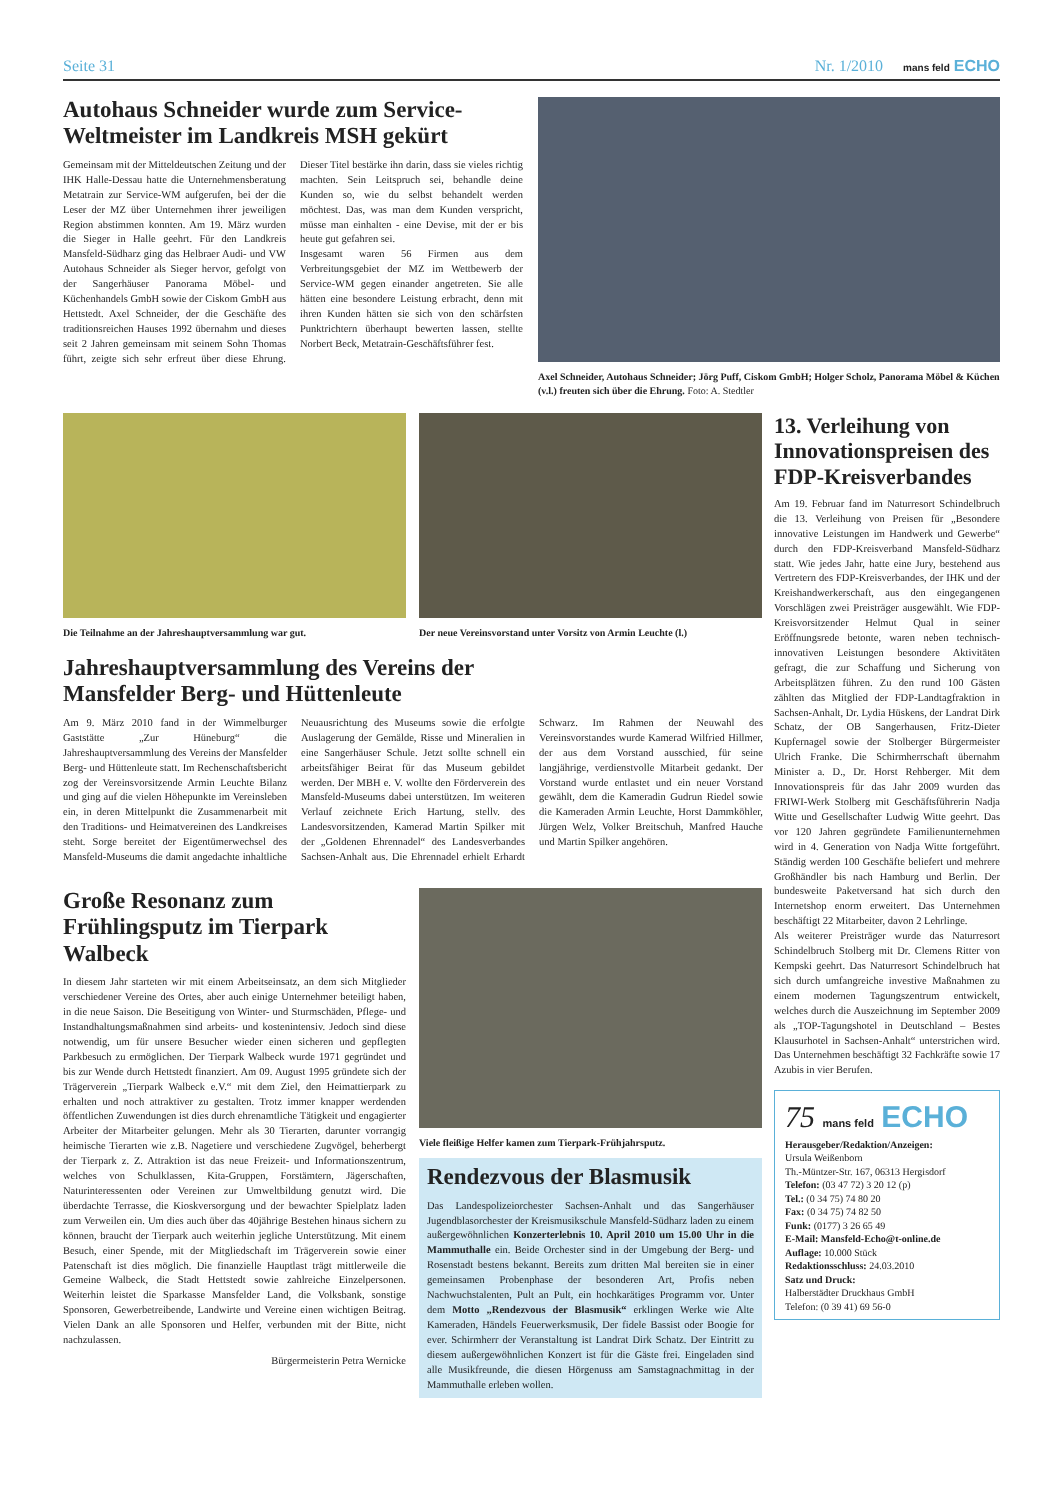Seite 31 Nr. 1/2010 mans feld ECHO
Autohaus Schneider wurde zum Service-Weltmeister im Landkreis MSH gekürt
Gemeinsam mit der Mitteldeutschen Zeitung und der IHK Halle-Dessau hatte die Unternehmensberatung Metatrain zur Service-WM aufgerufen, bei der die Leser der MZ über Unternehmen ihrer jeweiligen Region abstimmen konnten. Am 19. März wurden die Sieger in Halle geehrt. Für den Landkreis Mansfeld-Südharz ging das Helbraer Audi- und VW Autohaus Schneider als Sieger hervor, gefolgt von der Sangerhäuser Panorama Möbel- und Küchenhandels GmbH sowie der Ciskom GmbH aus Hettstedt. Axel Schneider, der die Geschäfte des traditionsreichen Hauses 1992 übernahm und dieses seit 2 Jahren gemeinsam mit seinem Sohn Thomas führt, zeigte sich sehr erfreut über diese Ehrung. Dieser Titel bestärke ihn darin, dass sie vieles richtig machten. Sein Leitspruch sei, behandle deine Kunden so, wie du selbst behandelt werden möchtest. Das, was man dem Kunden verspricht, müsse man einhalten - eine Devise, mit der er bis heute gut gefahren sei.
Insgesamt waren 56 Firmen aus dem Verbreitungsgebiet der MZ im Wettbewerb der Service-WM gegen einander angetreten. Sie alle hätten eine besondere Leistung erbracht, denn mit ihren Kunden hätten sie sich von den schärfsten Punktrichtern überhaupt bewerten lassen, stellte Norbert Beck, Metatrain-Geschäftsführer fest.
Axel Schneider, Autohaus Schneider; Jörg Puff, Ciskom GmbH; Holger Scholz, Panorama Möbel & Küchen (v.l.) freuten sich über die Ehrung. Foto: A. Stedtler
Die Teilnahme an der Jahreshauptversammlung war gut.
Der neue Vereinsvorstand unter Vorsitz von Armin Leuchte (l.)
Jahreshauptversammlung des Vereins der Mansfelder Berg- und Hüttenleute
Am 9. März 2010 fand in der Wimmelburger Gaststätte „Zur Hüneburg“ die Jahreshauptversammlung des Vereins der Mansfelder Berg- und Hüttenleute statt. Im Rechenschaftsbericht zog der Vereinsvorsitzende Armin Leuchte Bilanz und ging auf die vielen Höhepunkte im Vereinsleben ein, in deren Mittelpunkt die Zusammenarbeit mit den Traditions- und Heimatvereinen des Landkreises steht. Sorge bereitet der Eigentümerwechsel des Mansfeld-Museums die damit angedachte inhaltliche Neuausrichtung des Museums sowie die erfolgte Auslagerung der Gemälde, Risse und Mineralien in eine Sangerhäuser Schule. Jetzt sollte schnell ein arbeitsfähiger Beirat für das Museum gebildet werden. Der MBH e. V. wollte den Förderverein des Mansfeld-Museums dabei unterstützen. Im weiteren Verlauf zeichnete Erich Hartung, stellv. des Landesvorsitzenden, Kamerad Martin Spilker mit der „Goldenen Ehrennadel“ des Landesverbandes Sachsen-Anhalt aus. Die Ehrennadel erhielt Erhardt Schwarz. Im Rahmen der Neuwahl des Vereinsvorstandes wurde Kamerad Wilfried Hillmer, der aus dem Vorstand ausschied, für seine langjährige, verdienstvolle Mitarbeit gedankt. Der Vorstand wurde entlastet und ein neuer Vorstand gewählt, dem die Kameradin Gudrun Riedel sowie die Kameraden Armin Leuchte, Horst Dammköhler, Jürgen Welz, Volker Breitschuh, Manfred Hauche und Martin Spilker angehören.
13. Verleihung von Innovationspreisen des FDP-Kreisverbandes
Am 19. Februar fand im Naturresort Schindelbruch die 13. Verleihung von Preisen für „Besondere innovative Leistungen im Handwerk und Gewerbe“ durch den FDP-Kreisverband Mansfeld-Südharz statt. Wie jedes Jahr, hatte eine Jury, bestehend aus Vertretern des FDP-Kreisverbandes, der IHK und der Kreishandwerkerschaft, aus den eingegangenen Vorschlägen zwei Preisträger ausgewählt. Wie FDP-Kreisvorsitzender Helmut Qual in seiner Eröffnungsrede betonte, waren neben technisch-innovativen Leistungen besondere Aktivitäten gefragt, die zur Schaffung und Sicherung von Arbeitsplätzen führen. Zu den rund 100 Gästen zählten das Mitglied der FDP-Landtagfraktion in Sachsen-Anhalt, Dr. Lydia Hüskens, der Landrat Dirk Schatz, der OB Sangerhausen, Fritz-Dieter Kupfernagel sowie der Stolberger Bürgermeister Ulrich Franke. Die Schirmherrschaft übernahm Minister a. D., Dr. Horst Rehberger. Mit dem Innovationspreis für das Jahr 2009 wurden das FRIWI-Werk Stolberg mit Geschäftsführerin Nadja Witte und Gesellschafter Ludwig Witte geehrt. Das vor 120 Jahren gegründete Familienunternehmen wird in 4. Generation von Nadja Witte fortgeführt. Ständig werden 100 Geschäfte beliefert und mehrere Großhändler bis nach Hamburg und Berlin. Der bundesweite Paketversand hat sich durch den Internetshop enorm erweitert. Das Unternehmen beschäftigt 22 Mitarbeiter, davon 2 Lehrlinge.
Als weiterer Preisträger wurde das Naturresort Schindelbruch Stolberg mit Dr. Clemens Ritter von Kempski geehrt. Das Naturresort Schindelbruch hat sich durch umfangreiche investive Maßnahmen zu einem modernen Tagungszentrum entwickelt, welches durch die Auszeichnung im September 2009 als „TOP-Tagungshotel in Deutschland – Bestes Klausurhotel in Sachsen-Anhalt“ unterstrichen wird. Das Unternehmen beschäftigt 32 Fachkräfte sowie 17 Azubis in vier Berufen.
75 mans feld ECHO
Herausgeber/Redaktion/Anzeigen:
Ursula Weißenborn
Th.-Müntzer-Str. 167, 06313 Hergisdorf
Telefon: (03 47 72) 3 20 12 (p)
Tel.: (0 34 75) 74 80 20
Fax: (0 34 75) 74 82 50
Funk: (0177) 3 26 65 49
E-Mail: Mansfeld-Echo@t-online.de
Auflage: 10.000 Stück
Redaktionsschluss: 24.03.2010
Satz und Druck:
Halberstädter Druckhaus GmbH
Telefon: (0 39 41) 69 56-0
Große Resonanz zum Frühlingsputz im Tierpark Walbeck
In diesem Jahr starteten wir mit einem Arbeitseinsatz, an dem sich Mitglieder verschiedener Vereine des Ortes, aber auch einige Unternehmer beteiligt haben, in die neue Saison. Die Beseitigung von Winter- und Sturmschäden, Pflege- und Instandhaltungsmaßnahmen sind arbeits- und kostenintensiv. Jedoch sind diese notwendig, um für unsere Besucher wieder einen sicheren und gepflegten Parkbesuch zu ermöglichen. Der Tierpark Walbeck wurde 1971 gegründet und bis zur Wende durch Hettstedt finanziert. Am 09. August 1995 gründete sich der Trägerverein „Tierpark Walbeck e.V.“ mit dem Ziel, den Heimattierpark zu erhalten und noch attraktiver zu gestalten. Trotz immer knapper werdenden öffentlichen Zuwendungen ist dies durch ehrenamtliche Tätigkeit und engagierter Arbeiter der Mitarbeiter gelungen. Mehr als 30 Tierarten, darunter vorrangig heimische Tierarten wie z.B. Nagetiere und verschiedene Zugvögel, beherbergt der Tierpark z. Z. Attraktion ist das neue Freizeit- und Informationszentrum, welches von Schulklassen, Kita-Gruppen, Forstämtern, Jägerschaften, Naturinteressenten oder Vereinen zur Umweltbildung genutzt wird. Die überdachte Terrasse, die Kioskversorgung und der bewachter Spielplatz laden zum Verweilen ein. Um dies auch über das 40jährige Bestehen hinaus sichern zu können, braucht der Tierpark auch weiterhin jegliche Unterstützung. Mit einem Besuch, einer Spende, mit der Mitgliedschaft im Trägerverein sowie einer Patenschaft ist dies möglich. Die finanzielle Hauptlast trägt mittlerweile die Gemeine Walbeck, die Stadt Hettstedt sowie zahlreiche Einzelpersonen. Weiterhin leistet die Sparkasse Mansfelder Land, die Volksbank, sonstige Sponsoren, Gewerbetreibende, Landwirte und Vereine einen wichtigen Beitrag. Vielen Dank an alle Sponsoren und Helfer, verbunden mit der Bitte, nicht nachzulassen.
Bürgermeisterin Petra Wernicke
Viele fleißige Helfer kamen zum Tierpark-Frühjahrsputz.
Rendezvous der Blasmusik
Das Landespolizeiorchester Sachsen-Anhalt und das Sangerhäuser Jugendblasorchester der Kreismusikschule Mansfeld-Südharz laden zu einem außergewöhnlichen Konzerterlebnis 10. April 2010 um 15.00 Uhr in die Mammuthalle ein. Beide Orchester sind in der Umgebung der Berg- und Rosenstadt bestens bekannt. Bereits zum dritten Mal bereiten sie in einer gemeinsamen Probenphase der besonderen Art, Profis neben Nachwuchstalenten, Pult an Pult, ein hochkarätiges Programm vor. Unter dem Motto „Rendezvous der Blasmusik“ erklingen Werke wie Alte Kameraden, Händels Feuerwerksmusik, Der fidele Bassist oder Boogie for ever. Schirmherr der Veranstaltung ist Landrat Dirk Schatz. Der Eintritt zu diesem außergewöhnlichen Konzert ist für die Gäste frei. Eingeladen sind alle Musikfreunde, die diesen Hörgenuss am Samstagnachmittag in der Mammuthalle erleben wollen.